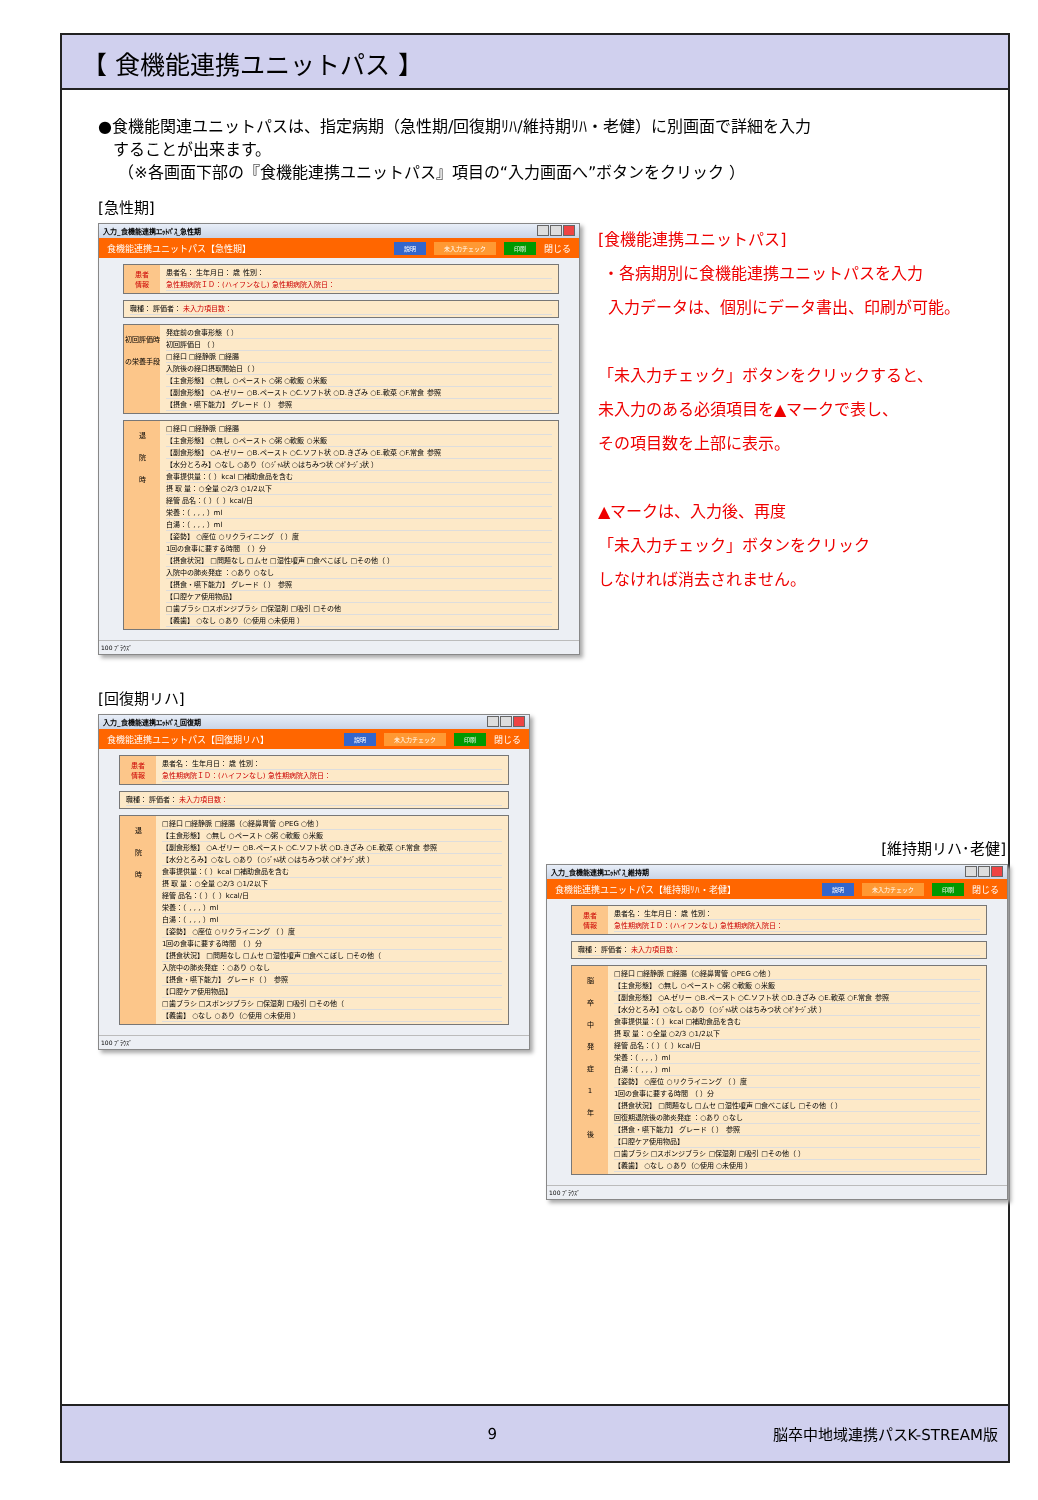【 食機能連携ユニットパス 】
●食機能関連ユニットパスは、指定病期（急性期/回復期ﾘﾊ/維持期ﾘﾊ・老健）に別画面で詳細を入力
することが出来ます。
（※各画面下部の『食機能連携ユニットパス』項目の“入力画面へ”ボタンをクリック ）
[急性期]
入力_食機能連携ﾕﾆｯﾄﾊﾟｽ_急性期
食機能連携ユニットパス【急性期】 説明 未入力チェック 印刷 閉じる
患者
情報
患者名： 生年月日： 歳 性別：
急性期病院ＩＤ：(ハイフンなし) 急性期病院入院日：
職種： 評価者： 未入力項目数：
初回評価時の栄養手段
発症前の食事形態（ ）
初回評価日 （ ）
□経口 □経静脈 □経腸
入院後の経口摂取開始日（ ）
【主食形態】 ○無し ○ペースト ○粥 ○軟飯 ○米飯
【副食形態】 ○A.ゼリー ○B.ペースト ○C.ソフト状 ○D.きざみ ○E.軟菜 ○F.常食 参照
【摂食・嚥下能力】 グレード（ ） 参照
退
院
時
□経口 □経静脈 □経腸
【主食形態】 ○無し ○ペースト ○粥 ○軟飯 ○米飯
【副食形態】 ○A.ゼリー ○B.ペースト ○C.ソフト状 ○D.きざみ ○E.軟菜 ○F.常食 参照
【水分とろみ】○なし ○あり（○ｼﾞｬﾑ状 ○はちみつ状 ○ﾎﾟﾀｰｼﾞｭ状 ）
食事提供量：（ ）kcal □補助食品を含む
摂 取 量：○全量 ○2/3 ○1/2以下
経管 品名：（ ）（ ）kcal/日
栄養：（ , , , ）ml
白湯：（ , , , ）ml
【姿勢】 ○座位 ○リクライニング （ ）度
1回の食事に要する時間 （ ）分
【摂食状況】 □問題なし □ムセ □湿性嗄声 □食べこぼし □その他（ ）
入院中の肺炎発症 ：○あり ○なし
【摂食・嚥下能力】 グレード（ ） 参照
【口腔ケア使用物品】
□歯ブラシ □スポンジブラシ □保湿剤 □吸引 □その他
【義歯】 ○なし ○あり（○使用 ○未使用 ）
100 ﾌﾞﾗｳｽﾞ
[食機能連携ユニットパス]
・各病期別に食機能連携ユニットパスを入力
入力データは、個別にデータ書出、印刷が可能。
「未入力チェック」ボタンをクリックすると、
未入力のある必須項目を▲マークで表し、
その項目数を上部に表示。
▲マークは、入力後、再度
「未入力チェック」ボタンをクリック
しなければ消去されません。
[回復期リハ]
入力_食機能連携ﾕﾆｯﾄﾊﾟｽ_回復期
食機能連携ユニットパス【回復期リハ】 説明 未入力チェック 印刷 閉じる
患者
情報
患者名： 生年月日： 歳 性別：
急性期病院ＩＤ：(ハイフンなし) 急性期病院入院日：
職種： 評価者： 未入力項目数：
退
院
時
□経口 □経静脈 □経腸（○経鼻胃管 ○PEG ○他 ）
【主食形態】 ○無し ○ペースト ○粥 ○軟飯 ○米飯
【副食形態】 ○A.ゼリー ○B.ペースト ○C.ソフト状 ○D.きざみ ○E.軟菜 ○F.常食 参照
【水分とろみ】○なし ○あり（○ｼﾞｬﾑ状 ○はちみつ状 ○ﾎﾟﾀｰｼﾞｭ状 ）
食事提供量：（ ）kcal □補助食品を含む
摂 取 量：○全量 ○2/3 ○1/2以下
経管 品名：（ ）（ ）kcal/日
栄養：（ , , , ）ml
白湯：（ , , , ）ml
【姿勢】 ○座位 ○リクライニング （ ）度
1回の食事に要する時間 （ ）分
【摂食状況】 □問題なし □ムセ □湿性嗄声 □食べこぼし □その他（
入院中の肺炎発症 ：○あり ○なし
【摂食・嚥下能力】 グレード（ ） 参照
【口腔ケア使用物品】
□歯ブラシ □スポンジブラシ □保湿剤 □吸引 □その他（
【義歯】 ○なし ○あり（○使用 ○未使用 ）
100 ﾌﾞﾗｳｽﾞ
[維持期リハ･老健]
入力_食機能連携ﾕﾆｯﾄﾊﾟｽ_維持期
食機能連携ユニットパス【維持期ﾘﾊ・老健】 説明 未入力チェック 印刷 閉じる
患者
情報
患者名： 生年月日： 歳 性別：
急性期病院ＩＤ：(ハイフンなし) 急性期病院入院日：
職種： 評価者： 未入力項目数：
脳
卒
中
発
症
1
年
後
□経口 □経静脈 □経腸（○経鼻胃管 ○PEG ○他 ）
【主食形態】 ○無し ○ペースト ○粥 ○軟飯 ○米飯
【副食形態】 ○A.ゼリー ○B.ペースト ○C.ソフト状 ○D.きざみ ○E.軟菜 ○F.常食 参照
【水分とろみ】○なし ○あり（○ｼﾞｬﾑ状 ○はちみつ状 ○ﾎﾟﾀｰｼﾞｭ状 ）
食事提供量：（ ）kcal □補助食品を含む
摂 取 量：○全量 ○2/3 ○1/2以下
経管 品名：（ ）（ ）kcal/日
栄養：（ , , , ）ml
白湯：（ , , , ）ml
【姿勢】 ○座位 ○リクライニング （ ）度
1回の食事に要する時間 （ ）分
【摂食状況】 □問題なし □ムセ □湿性嗄声 □食べこぼし □その他（ ）
回復期退院後の肺炎発症 ：○あり ○なし
【摂食・嚥下能力】 グレード（ ） 参照
【口腔ケア使用物品】
□歯ブラシ □スポンジブラシ □保湿剤 □吸引 □その他（ ）
【義歯】 ○なし ○あり（○使用 ○未使用 ）
100 ﾌﾞﾗｳｽﾞ
9 脳卒中地域連携パスK-STREAM版